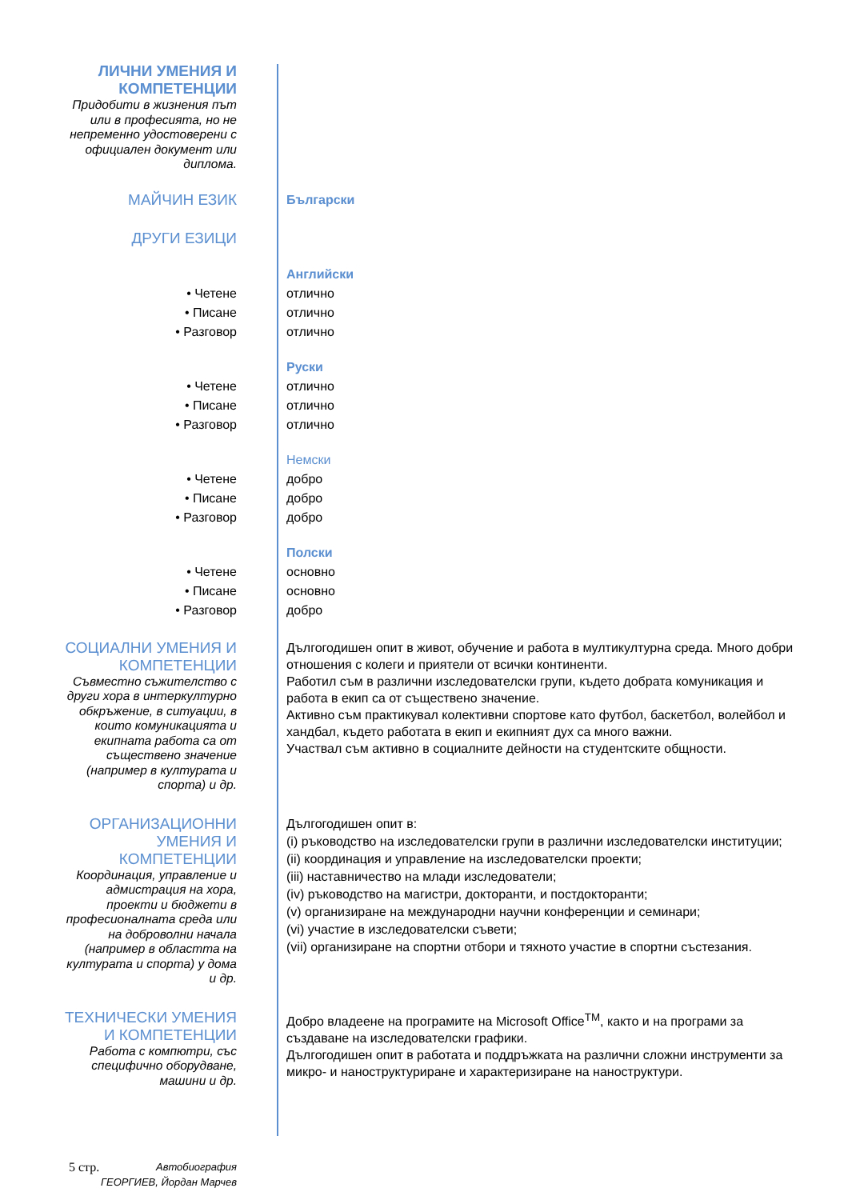ЛИЧНИ УМЕНИЯ И КОМПЕТЕНЦИИ
Придобити в жизнения път или в професията, но не непременно удостоверени с официален документ или диплома.
МАЙЧИН ЕЗИК
Български
ДРУГИ ЕЗИЦИ
• Четене
• Писане
• Разговор
Английски
отлично
отлично
отлично
• Четене
• Писане
• Разговор
Руски
отлично
отлично
отлично
• Четене
• Писане
• Разговор
Немски
добро
добро
добро
• Четене
• Писане
• Разговор
Полски
основно
основно
добро
СОЦИАЛНИ УМЕНИЯ И КОМПЕТЕНЦИИ
Съвместно съжителство с други хора в интеркултурно обкръжение, в ситуации, в които комуникацията и екипната работа са от съществено значение (например в културата и спорта) и др.
Дългогодишен опит в живот, обучение и работа в мултикултурна среда. Много добри отношения с колеги и приятели от всички континенти.
Работил съм в различни изследователски групи, където добрата комуникация и работа в екип са от съществено значение.
Активно съм практикувал колективни спортове като футбол, баскетбол, волейбол и хандбал, където работата в екип и екипният дух са много важни.
Участвал съм активно в социалните дейности на студентските общности.
ОРГАНИЗАЦИОННИ УМЕНИЯ И КОМПЕТЕНЦИИ
Координация, управление и адмистрация на хора, проекти и бюджети в професионалната среда или на доброволни начала (например в областта на културата и спорта) у дома и др.
Дългогодишен опит в:
(i) ръководство на изследователски групи в различни изследователски институции;
(ii) координация и управление на изследователски проекти;
(iii) наставничество на млади изследователи;
(iv) ръководство на магистри, докторанти, и постдокторанти;
(v) организиране на международни научни конференции и семинари;
(vi) участие в изследователски съвети;
(vii) организиране на спортни отбори и тяхното участие в спортни състезания.
ТЕХНИЧЕСКИ УМЕНИЯ И КОМПЕТЕНЦИИ
Работа с компютри, със специфично оборудване, машини и др.
Добро владеене на програмите на Microsoft Office<sup>TM</sup>, както и на програми за създаване на изследователски графики.
Дългогодишен опит в работата и поддръжката на различни сложни инструменти за микро- и наноструктуриране и характеризиране на наноструктури.
5 стр. Автобиография
ГЕОРГИЕВ, Йордан Марчев